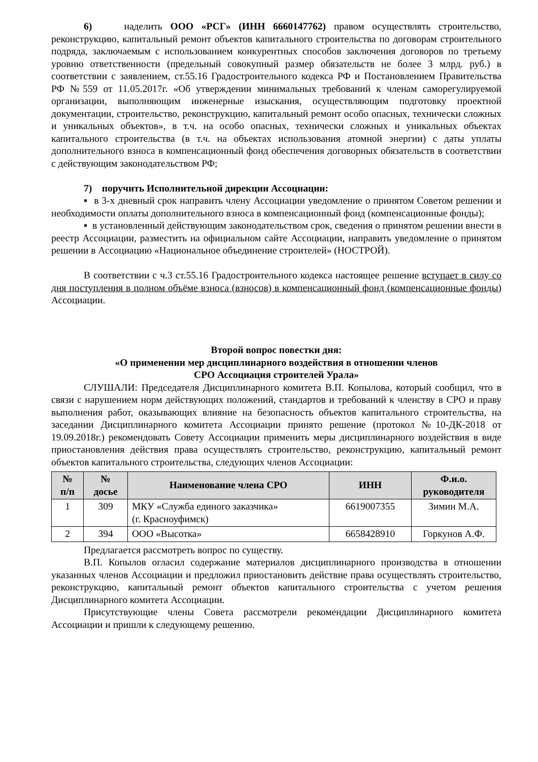6) наделить ООО «РСГ» (ИНН 6660147762) правом осуществлять строительство, реконструкцию, капитальный ремонт объектов капитального строительства по договорам строительного подряда, заключаемым с использованием конкурентных способов заключения договоров по третьему уровню ответственности (предельный совокупный размер обязательств не более 3 млрд. руб.) в соответствии с заявлением, ст.55.16 Градостроительного кодекса РФ и Постановлением Правительства РФ №559 от 11.05.2017г. «Об утверждении минимальных требований к членам саморегулируемой организации, выполняющим инженерные изыскания, осуществляющим подготовку проектной документации, строительство, реконструкцию, капитальный ремонт особо опасных, технически сложных и уникальных объектов», в т.ч. на особо опасных, технически сложных и уникальных объектах капитального строительства (в т.ч. на объектах использования атомной энергии) с даты уплаты дополнительного взноса в компенсационный фонд обеспечения договорных обязательств в соответствии с действующим законодательством РФ;
7) поручить Исполнительной дирекции Ассоциации:
▪ в 3-х дневный срок направить члену Ассоциации уведомление о принятом Советом решении и необходимости оплаты дополнительного взноса в компенсационный фонд (компенсационные фонды);
▪ в установленный действующим законодательством срок, сведения о принятом решении внести в реестр Ассоциации, разместить на официальном сайте Ассоциации, направить уведомление о принятом решении в Ассоциацию «Национальное объединение строителей» (НОСТРОЙ).
В соответствии с ч.3 ст.55.16 Градостроительного кодекса настоящее решение вступает в силу со дня поступления в полном объёме взноса (взносов) в компенсационный фонд (компенсационные фонды) Ассоциации.
Второй вопрос повестки дня:
«О применении мер дисциплинарного воздействия в отношении членов
СРО Ассоциация строителей Урала»
СЛУШАЛИ: Председателя Дисциплинарного комитета В.П. Копылова, который сообщил, что в связи с нарушением норм действующих положений, стандартов и требований к членству в СРО и праву выполнения работ, оказывающих влияние на безопасность объектов капитального строительства, на заседании Дисциплинарного комитета Ассоциации принято решение (протокол №10-ДК-2018 от 19.09.2018г.) рекомендовать Совету Ассоциации применить меры дисциплинарного воздействия в виде приостановления действия права осуществлять строительство, реконструкцию, капитальный ремонт объектов капитального строительства, следующих членов Ассоциации:
| № п/п | № досье | Наименование члена СРО | ИНН | Ф.и.о. руководителя |
| --- | --- | --- | --- | --- |
| 1 | 309 | МКУ «Служба единого заказчика» (г. Красноуфимск) | 6619007355 | Зимин М.А. |
| 2 | 394 | ООО «Высотка» | 6658428910 | Горкунов А.Ф. |
Предлагается рассмотреть вопрос по существу.
В.П. Копылов огласил содержание материалов дисциплинарного производства в отношении указанных членов Ассоциации и предложил приостановить действие права осуществлять строительство, реконструкцию, капитальный ремонт объектов капитального строительства с учетом решения Дисциплинарного комитета Ассоциации.
Присутствующие члены Совета рассмотрели рекомендации Дисциплинарного комитета Ассоциации и пришли к следующему решению.